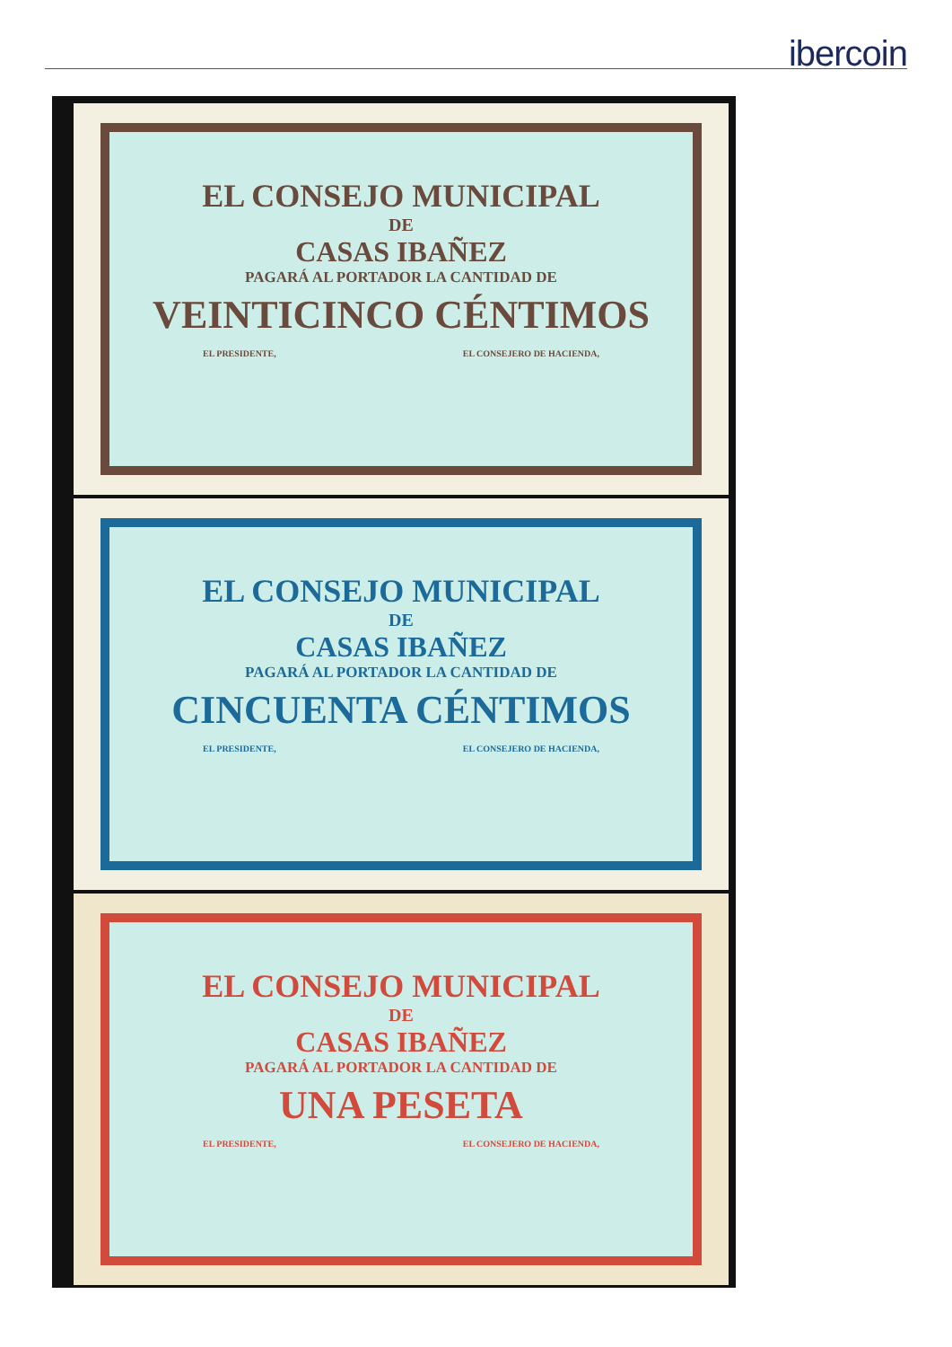ibercoin
EL CONSEJO MUNICIPAL
DE
CASAS IBAÑEZ
PAGARÁ AL PORTADOR LA CANTIDAD DE
VEINTICINCO CÉNTIMOS
EL PRESIDENTE, EL CONSEJERO DE HACIENDA,
EL CONSEJO MUNICIPAL
DE
CASAS IBAÑEZ
PAGARÁ AL PORTADOR LA CANTIDAD DE
CINCUENTA CÉNTIMOS
EL PRESIDENTE, EL CONSEJERO DE HACIENDA,
EL CONSEJO MUNICIPAL
DE
CASAS IBAÑEZ
PAGARÁ AL PORTADOR LA CANTIDAD DE
UNA PESETA
EL PRESIDENTE, EL CONSEJERO DE HACIENDA,